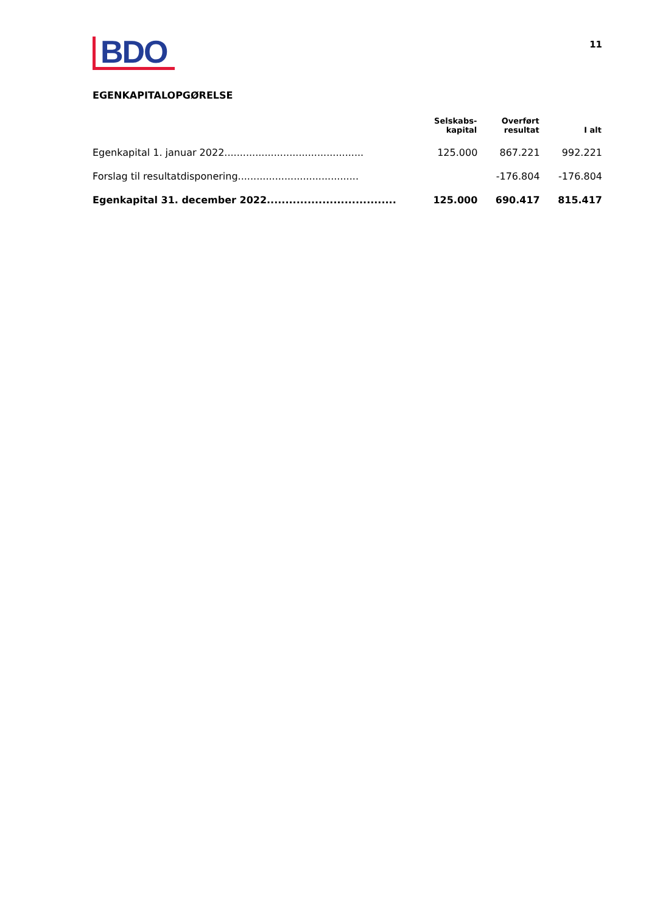BDO
11
EGENKAPITALOPGØRELSE
| | Selskabs- kapital | Overført resultat | I alt |
| --- | --- | --- | --- |
| Egenkapital 1. januar 2022............................................. | 125.000 | 867.221 | 992.221 |
| Forslag til resultatdisponering....................................... | | -176.804 | -176.804 |
| Egenkapital 31. december 2022................................... | 125.000 | 690.417 | 815.417 |